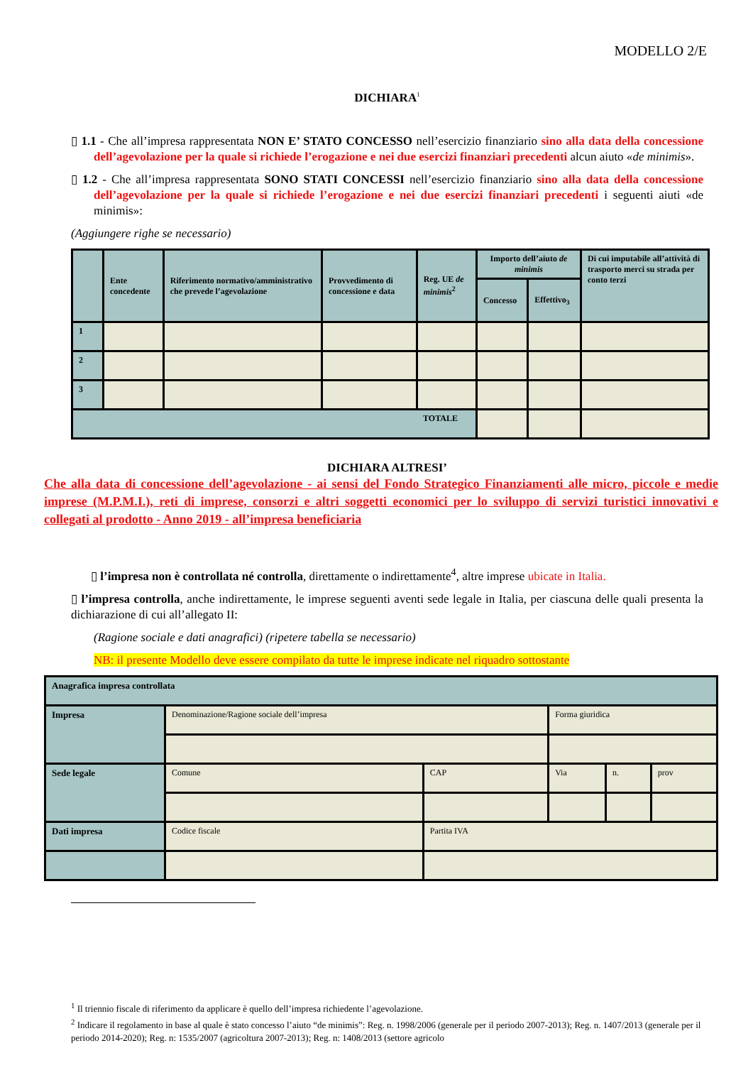MODELLO 2/E
DICHIARA<sup>1</sup>
▯ 1.1 - Che all’impresa rappresentata NON E’ STATO CONCESSO nell’esercizio finanziario sino alla data della concessione dell’agevolazione per la quale si richiede l’erogazione e nei due esercizi finanziari precedenti alcun aiuto «de minimis».
▯ 1.2 - Che all’impresa rappresentata SONO STATI CONCESSI nell’esercizio finanziario sino alla data della concessione dell’agevolazione per la quale si richiede l’erogazione e nei due esercizi finanziari precedenti i seguenti aiuti «de minimis»:
(Aggiungere righe se necessario)
| | Ente concedente | Riferimento normativo/amministrativo che prevede l’agevolazione | Provvedimento di concessione e data | Reg. UE de minimis<sup>2</sup> | Importo dell’aiuto de minimis | | Di cui imputabile all’attività di trasporto merci su strada per conto terzi |
| | | | | | Concesso | Effettivo<sub>3</sub> | |
| 1 | | | | | | | |
| 2 | | | | | | | |
| 3 | | | | | | | |
| TOTALE | | | | | | | |
DICHIARA ALTRESI’
Che alla data di concessione dell’agevolazione - ai sensi del Fondo Strategico Finanziamenti alle micro, piccole e medie imprese (M.P.M.I.), reti di imprese, consorzi e altri soggetti economici per lo sviluppo di servizi turistici innovativi e collegati al prodotto - Anno 2019 - all’impresa beneficiaria
▯ l’impresa non è controllata né controlla, direttamente o indirettamente<sup>4</sup>, altre imprese ubicate in Italia.
▯ l’impresa controlla, anche indirettamente, le imprese seguenti aventi sede legale in Italia, per ciascuna delle quali presenta la dichiarazione di cui all’allegato II:
(Ragione sociale e dati anagrafici) (ripetere tabella se necessario)
NB: il presente Modello deve essere compilato da tutte le imprese indicate nel riquadro sottostante
| Anagrafica impresa controllata | | | | | |
| Impresa | Denominazione/Ragione sociale dell’impresa | | Forma giuridica | | |
| Sede legale | Comune | CAP | Via | n. | prov |
| Dati impresa | Codice fiscale | Partita IVA | | | |
<sup>1</sup> Il triennio fiscale di riferimento da applicare è quello dell’impresa richiedente l’agevolazione.
<sup>2</sup> Indicare il regolamento in base al quale è stato concesso l’aiuto “de minimis”: Reg. n. 1998/2006 (generale per il periodo 2007-2013); Reg. n. 1407/2013 (generale per il periodo 2014-2020); Reg. n: 1535/2007 (agricoltura 2007-2013); Reg. n: 1408/2013 (settore agricolo